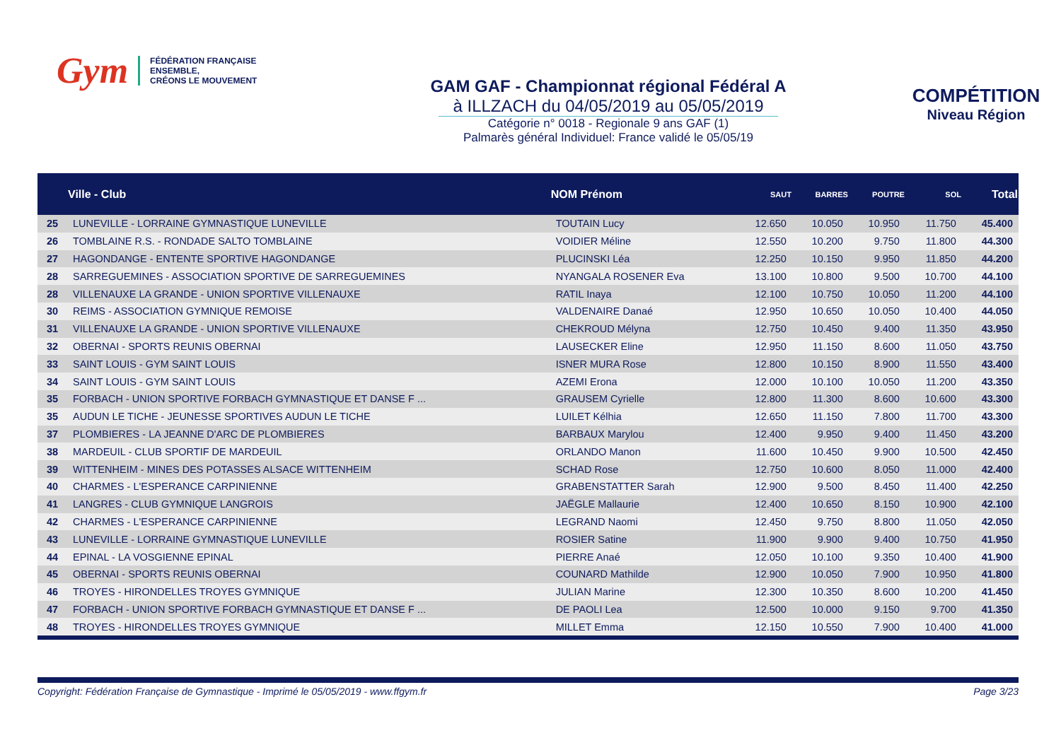Gym
FÉDÉRATION FRANÇAISE
ENSEMBLE,
CRÉONS LE MOUVEMENT
GAM GAF - Championnat régional Fédéral A
à ILLZACH du 04/05/2019 au 05/05/2019
Catégorie n° 0018 - Regionale 9 ans GAF (1)
Palmarès général Individuel: France validé le 05/05/19
COMPÉTITION
Niveau Région
| | Ville - Club | NOM Prénom | SAUT | BARRES | POUTRE | SOL | Total |
| --- | --- | --- | --- | --- | --- | --- | --- |
| 25 | LUNEVILLE - LORRAINE GYMNASTIQUE LUNEVILLE | TOUTAIN Lucy | 12.650 | 10.050 | 10.950 | 11.750 | 45.400 |
| 26 | TOMBLAINE R.S. - RONDADE SALTO TOMBLAINE | VOIDIER Méline | 12.550 | 10.200 | 9.750 | 11.800 | 44.300 |
| 27 | HAGONDANGE - ENTENTE SPORTIVE HAGONDANGE | PLUCINSKI Léa | 12.250 | 10.150 | 9.950 | 11.850 | 44.200 |
| 28 | SARREGUEMINES - ASSOCIATION SPORTIVE DE SARREGUEMINES | NYANGALA ROSENER Eva | 13.100 | 10.800 | 9.500 | 10.700 | 44.100 |
| 28 | VILLENAUXE LA GRANDE - UNION SPORTIVE VILLENAUXE | RATIL Inaya | 12.100 | 10.750 | 10.050 | 11.200 | 44.100 |
| 30 | REIMS - ASSOCIATION GYMNIQUE REMOISE | VALDENAIRE Danaé | 12.950 | 10.650 | 10.050 | 10.400 | 44.050 |
| 31 | VILLENAUXE LA GRANDE - UNION SPORTIVE VILLENAUXE | CHEKROUD Mélyna | 12.750 | 10.450 | 9.400 | 11.350 | 43.950 |
| 32 | OBERNAI - SPORTS REUNIS OBERNAI | LAUSECKER Eline | 12.950 | 11.150 | 8.600 | 11.050 | 43.750 |
| 33 | SAINT LOUIS - GYM SAINT LOUIS | ISNER MURA Rose | 12.800 | 10.150 | 8.900 | 11.550 | 43.400 |
| 34 | SAINT LOUIS - GYM SAINT LOUIS | AZEMI Erona | 12.000 | 10.100 | 10.050 | 11.200 | 43.350 |
| 35 | FORBACH - UNION SPORTIVE FORBACH GYMNASTIQUE ET DANSE F ... | GRAUSEM Cyrielle | 12.800 | 11.300 | 8.600 | 10.600 | 43.300 |
| 35 | AUDUN LE TICHE - JEUNESSE SPORTIVES AUDUN LE TICHE | LUILET Kélhia | 12.650 | 11.150 | 7.800 | 11.700 | 43.300 |
| 37 | PLOMBIERES - LA JEANNE D'ARC DE PLOMBIERES | BARBAUX Marylou | 12.400 | 9.950 | 9.400 | 11.450 | 43.200 |
| 38 | MARDEUIL - CLUB SPORTIF DE MARDEUIL | ORLANDO Manon | 11.600 | 10.450 | 9.900 | 10.500 | 42.450 |
| 39 | WITTENHEIM - MINES DES POTASSES ALSACE WITTENHEIM | SCHAD Rose | 12.750 | 10.600 | 8.050 | 11.000 | 42.400 |
| 40 | CHARMES - L'ESPERANCE CARPINIENNE | GRABENSTATTER Sarah | 12.900 | 9.500 | 8.450 | 11.400 | 42.250 |
| 41 | LANGRES - CLUB GYMNIQUE LANGROIS | JAËGLE Mallaurie | 12.400 | 10.650 | 8.150 | 10.900 | 42.100 |
| 42 | CHARMES - L'ESPERANCE CARPINIENNE | LEGRAND Naomi | 12.450 | 9.750 | 8.800 | 11.050 | 42.050 |
| 43 | LUNEVILLE - LORRAINE GYMNASTIQUE LUNEVILLE | ROSIER Satine | 11.900 | 9.900 | 9.400 | 10.750 | 41.950 |
| 44 | EPINAL - LA VOSGIENNE EPINAL | PIERRE Anaé | 12.050 | 10.100 | 9.350 | 10.400 | 41.900 |
| 45 | OBERNAI - SPORTS REUNIS OBERNAI | COUNARD Mathilde | 12.900 | 10.050 | 7.900 | 10.950 | 41.800 |
| 46 | TROYES - HIRONDELLES TROYES GYMNIQUE | JULIAN Marine | 12.300 | 10.350 | 8.600 | 10.200 | 41.450 |
| 47 | FORBACH - UNION SPORTIVE FORBACH GYMNASTIQUE ET DANSE F ... | DE PAOLI Lea | 12.500 | 10.000 | 9.150 | 9.700 | 41.350 |
| 48 | TROYES - HIRONDELLES TROYES GYMNIQUE | MILLET Emma | 12.150 | 10.550 | 7.900 | 10.400 | 41.000 |
Copyright: Fédération Française de Gymnastique - Imprimé le 05/05/2019 - www.ffgym.fr Page 3/23